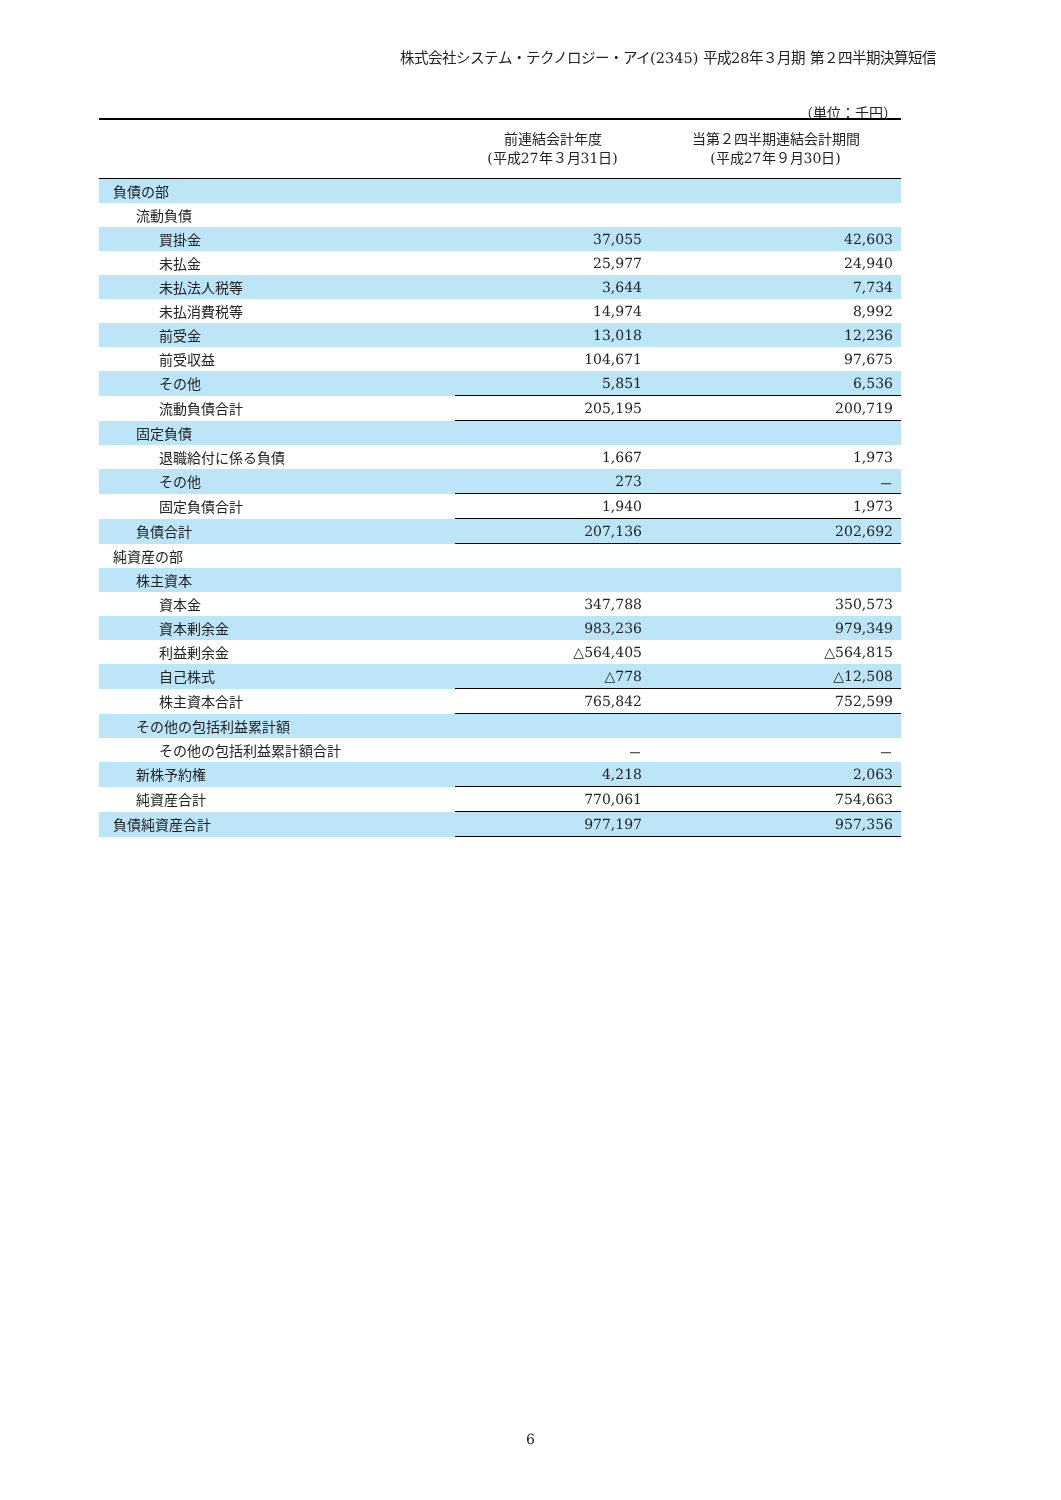株式会社システム・テクノロジー・アイ(2345) 平成28年３月期 第２四半期決算短信
（単位：千円）
| | 前連結会計年度 (平成27年３月31日) | 当第２四半期連結会計期間 (平成27年９月30日) |
| --- | --- | --- |
| 負債の部 | | |
| 流動負債 | | |
| 買掛金 | 37,055 | 42,603 |
| 未払金 | 25,977 | 24,940 |
| 未払法人税等 | 3,644 | 7,734 |
| 未払消費税等 | 14,974 | 8,992 |
| 前受金 | 13,018 | 12,236 |
| 前受収益 | 104,671 | 97,675 |
| その他 | 5,851 | 6,536 |
| 流動負債合計 | 205,195 | 200,719 |
| 固定負債 | | |
| 退職給付に係る負債 | 1,667 | 1,973 |
| その他 | 273 | － |
| 固定負債合計 | 1,940 | 1,973 |
| 負債合計 | 207,136 | 202,692 |
| 純資産の部 | | |
| 株主資本 | | |
| 資本金 | 347,788 | 350,573 |
| 資本剰余金 | 983,236 | 979,349 |
| 利益剰余金 | △564,405 | △564,815 |
| 自己株式 | △778 | △12,508 |
| 株主資本合計 | 765,842 | 752,599 |
| その他の包括利益累計額 | | |
| その他の包括利益累計額合計 | － | － |
| 新株予約権 | 4,218 | 2,063 |
| 純資産合計 | 770,061 | 754,663 |
| 負債純資産合計 | 977,197 | 957,356 |
6